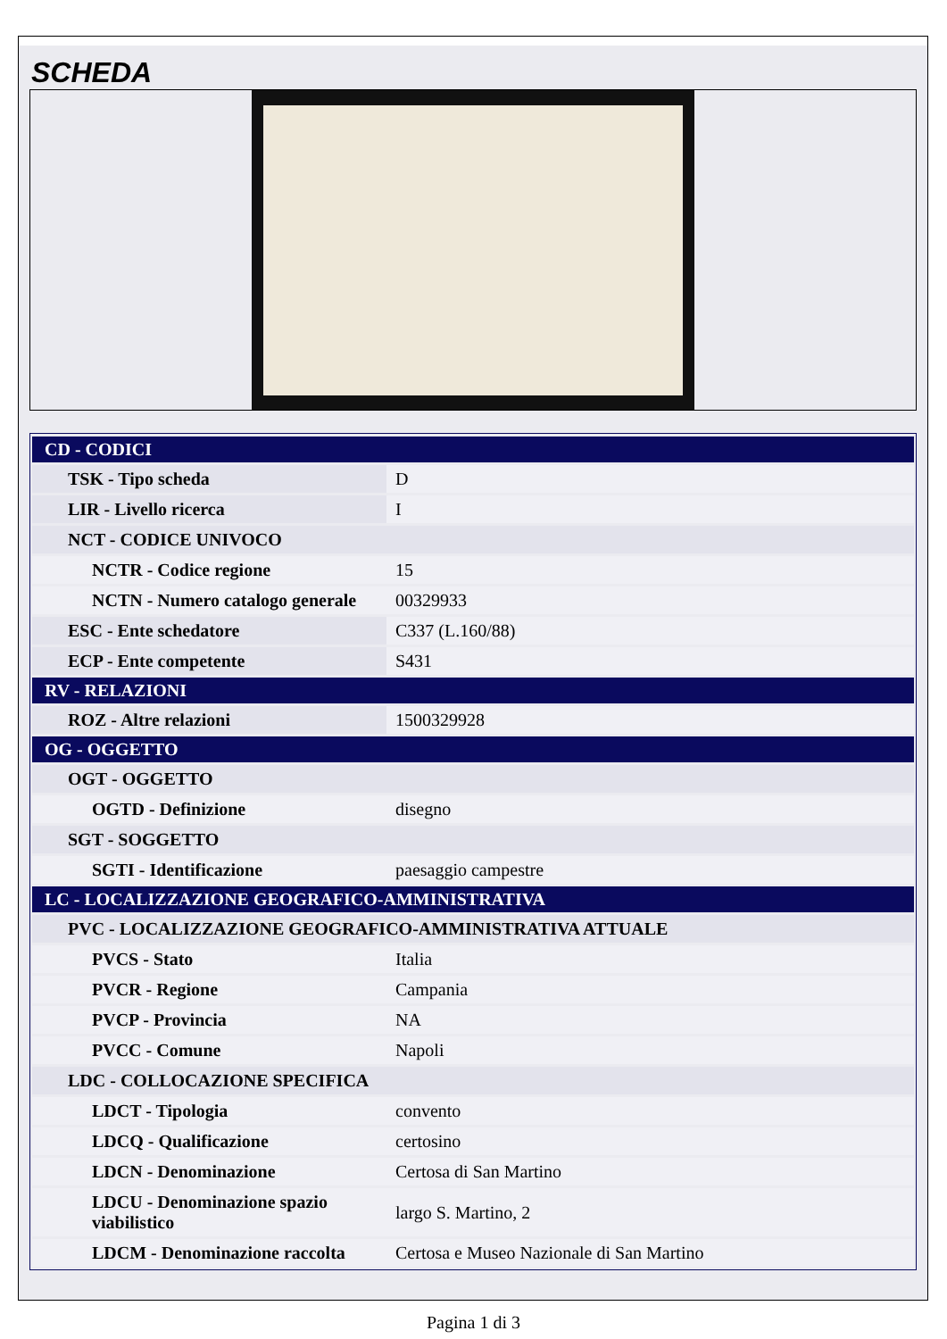SCHEDA
| CD - CODICI | |
| TSK - Tipo scheda | D |
| LIR - Livello ricerca | I |
| NCT - CODICE UNIVOCO | |
| NCTR - Codice regione | 15 |
| NCTN - Numero catalogo generale | 00329933 |
| ESC - Ente schedatore | C337 (L.160/88) |
| ECP - Ente competente | S431 |
| RV - RELAZIONI | |
| ROZ - Altre relazioni | 1500329928 |
| OG - OGGETTO | |
| OGT - OGGETTO | |
| OGTD - Definizione | disegno |
| SGT - SOGGETTO | |
| SGTI - Identificazione | paesaggio campestre |
| LC - LOCALIZZAZIONE GEOGRAFICO-AMMINISTRATIVA | |
| PVC - LOCALIZZAZIONE GEOGRAFICO-AMMINISTRATIVA ATTUALE | |
| PVCS - Stato | Italia |
| PVCR - Regione | Campania |
| PVCP - Provincia | NA |
| PVCC - Comune | Napoli |
| LDC - COLLOCAZIONE SPECIFICA | |
| LDCT - Tipologia | convento |
| LDCQ - Qualificazione | certosino |
| LDCN - Denominazione | Certosa di San Martino |
| LDCU - Denominazione spazio viabilistico | largo S. Martino, 2 |
| LDCM - Denominazione raccolta | Certosa e Museo Nazionale di San Martino |
Pagina 1 di 3